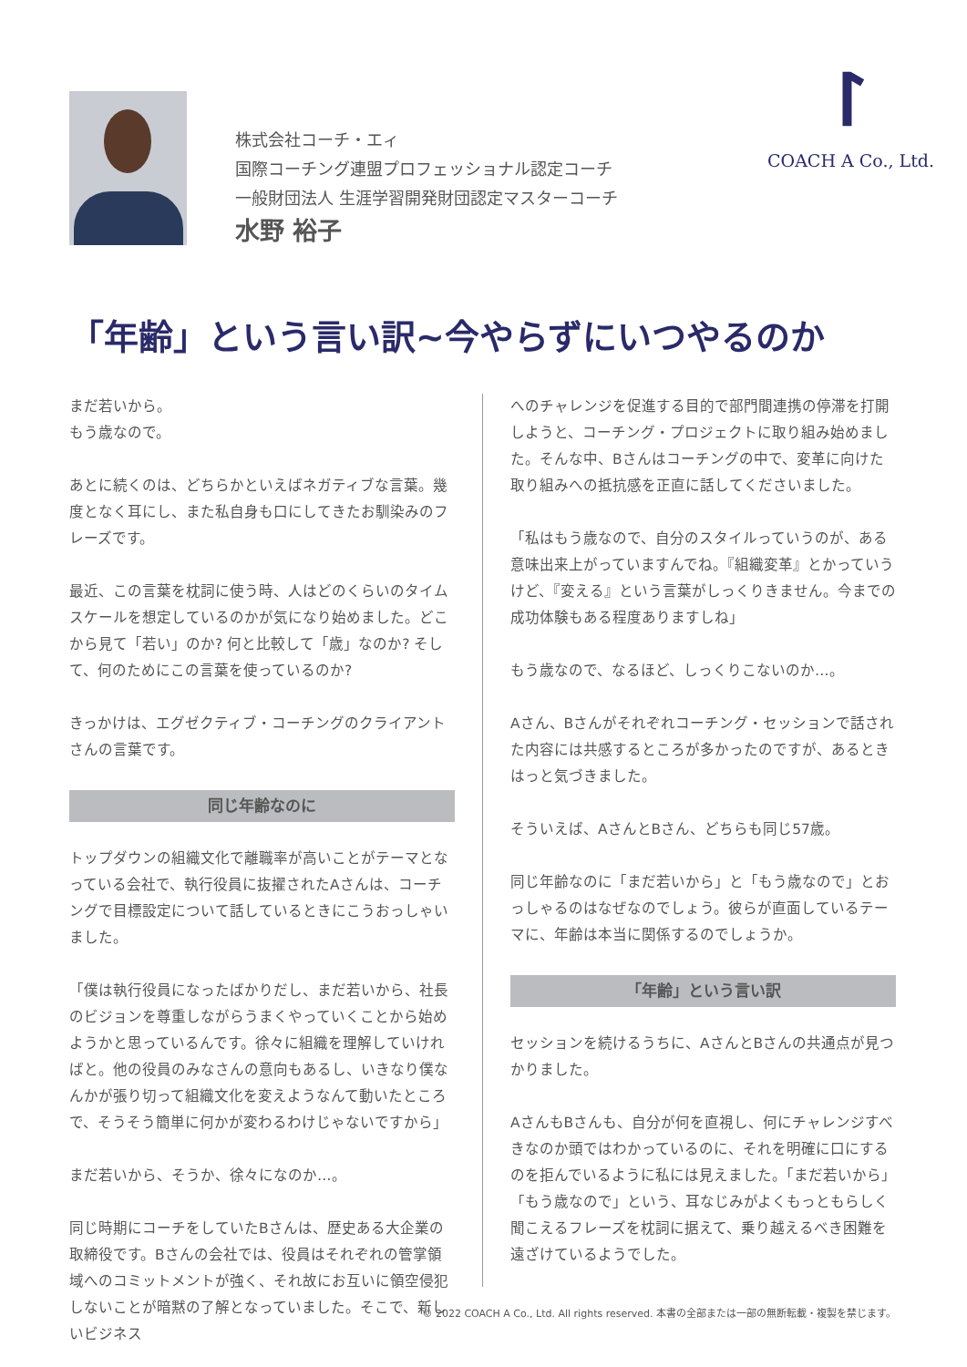ᛚ
COACH A Co., Ltd.
株式会社コーチ・エィ
国際コーチング連盟プロフェッショナル認定コーチ
一般財団法人 生涯学習開発財団認定マスターコーチ
水野 裕子
「年齢」という言い訳~今やらずにいつやるのか
まだ若いから。
もう歳なので。
あとに続くのは、どちらかといえばネガティブな言葉。幾度となく耳にし、また私自身も口にしてきたお馴染みのフレーズです。
最近、この言葉を枕詞に使う時、人はどのくらいのタイムスケールを想定しているのかが気になり始めました。どこから見て「若い」のか? 何と比較して「歳」なのか? そして、何のためにこの言葉を使っているのか?
きっかけは、エグゼクティブ・コーチングのクライアントさんの言葉です。
同じ年齢なのに
トップダウンの組織文化で離職率が高いことがテーマとなっている会社で、執行役員に抜擢されたAさんは、コーチングで目標設定について話しているときにこうおっしゃいました。
「僕は執行役員になったばかりだし、まだ若いから、社長のビジョンを尊重しながらうまくやっていくことから始めようかと思っているんです。徐々に組織を理解していければと。他の役員のみなさんの意向もあるし、いきなり僕なんかが張り切って組織文化を変えようなんて動いたところで、そうそう簡単に何かが変わるわけじゃないですから」
まだ若いから、そうか、徐々になのか…。
同じ時期にコーチをしていたBさんは、歴史ある大企業の取締役です。Bさんの会社では、役員はそれぞれの管掌領域へのコミットメントが強く、それ故にお互いに領空侵犯しないことが暗黙の了解となっていました。そこで、新しいビジネス
へのチャレンジを促進する目的で部門間連携の停滞を打開しようと、コーチング・プロジェクトに取り組み始めました。そんな中、Bさんはコーチングの中で、変革に向けた取り組みへの抵抗感を正直に話してくださいました。
「私はもう歳なので、自分のスタイルっていうのが、ある意味出来上がっていますんでね。『組織変革』とかっていうけど、『変える』という言葉がしっくりきません。今までの成功体験もある程度ありますしね」
もう歳なので、なるほど、しっくりこないのか…。
Aさん、Bさんがそれぞれコーチング・セッションで話された内容には共感するところが多かったのですが、あるときはっと気づきました。
そういえば、AさんとBさん、どちらも同じ57歳。
同じ年齢なのに「まだ若いから」と「もう歳なので」とおっしゃるのはなぜなのでしょう。彼らが直面しているテーマに、年齢は本当に関係するのでしょうか。
「年齢」という言い訳
セッションを続けるうちに、AさんとBさんの共通点が見つかりました。
AさんもBさんも、自分が何を直視し、何にチャレンジすべきなのか頭ではわかっているのに、それを明確に口にするのを拒んでいるように私には見えました。「まだ若いから」「もう歳なので」という、耳なじみがよくもっともらしく聞こえるフレーズを枕詞に据えて、乗り越えるべき困難を遠ざけているようでした。
© 2022 COACH A Co., Ltd. All rights reserved. 本書の全部または一部の無断転載・複製を禁じます。